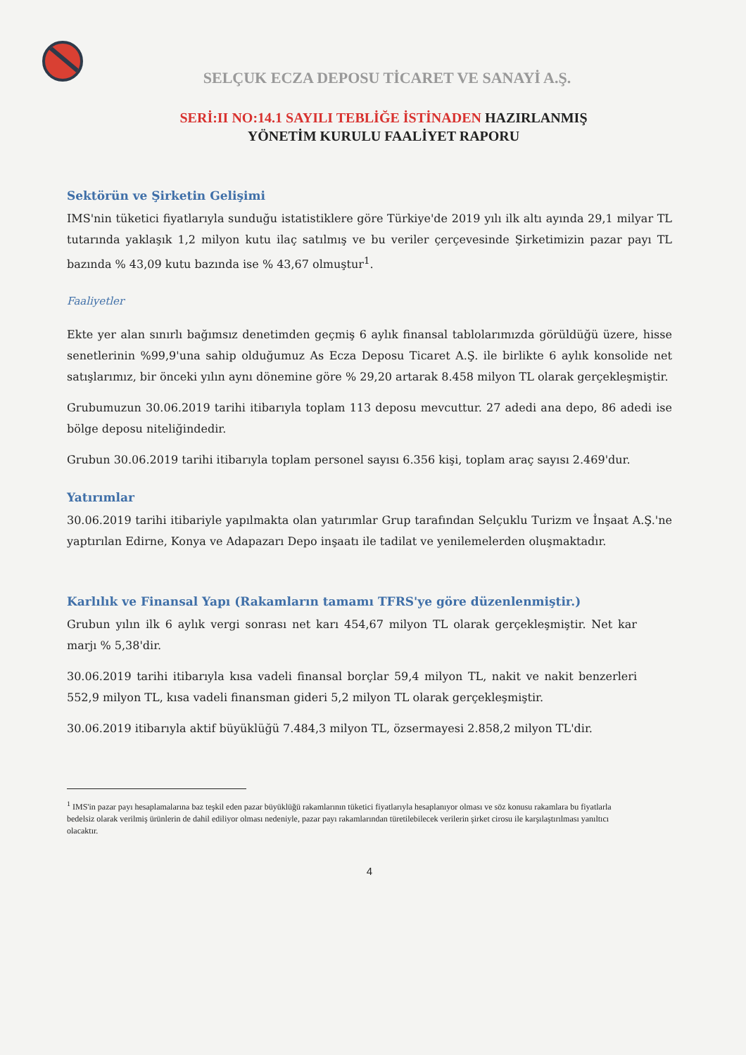SELÇUK ECZA DEPOSU TİCARET VE SANAYİ A.Ş.
SERİ:II NO:14.1 SAYILI TEBLİĞE İSTİNADEN HAZIRLANMIŞ
YÖNETİM KURULU FAALİYET RAPORU
Sektörün ve Şirketin Gelişimi
IMS'nin tüketici fiyatlarıyla sunduğu istatistiklere göre Türkiye'de 2019 yılı ilk altı ayında 29,1 milyar TL tutarında yaklaşık 1,2 milyon kutu ilaç satılmış ve bu veriler çerçevesinde Şirketimizin pazar payı TL bazında % 43,09 kutu bazında ise % 43,67 olmuştur<sup>1</sup>.
Faaliyetler
Ekte yer alan sınırlı bağımsız denetimden geçmiş 6 aylık finansal tablolarımızda görüldüğü üzere, hisse senetlerinin %99,9'una sahip olduğumuz As Ecza Deposu Ticaret A.Ş. ile birlikte 6 aylık konsolide net satışlarımız, bir önceki yılın aynı dönemine göre % 29,20 artarak 8.458 milyon TL olarak gerçekleşmiştir.
Grubumuzun 30.06.2019 tarihi itibarıyla toplam 113 deposu mevcuttur. 27 adedi ana depo, 86 adedi ise bölge deposu niteliğindedir.
Grubun 30.06.2019 tarihi itibarıyla toplam personel sayısı 6.356 kişi, toplam araç sayısı 2.469'dur.
Yatırımlar
30.06.2019 tarihi itibariyle yapılmakta olan yatırımlar Grup tarafından Selçuklu Turizm ve İnşaat A.Ş.'ne yaptırılan Edirne, Konya ve Adapazarı Depo inşaatı ile tadilat ve yenilemelerden oluşmaktadır.
Karlılık ve Finansal Yapı (Rakamların tamamı TFRS'ye göre düzenlenmiştir.)
Grubun yılın ilk 6 aylık vergi sonrası net karı 454,67 milyon TL olarak gerçekleşmiştir. Net kar marjı % 5,38'dir.
30.06.2019 tarihi itibarıyla kısa vadeli finansal borçlar 59,4 milyon TL, nakit ve nakit benzerleri 552,9 milyon TL, kısa vadeli finansman gideri 5,2 milyon TL olarak gerçekleşmiştir.
30.06.2019 itibarıyla aktif büyüklüğü 7.484,3 milyon TL, özsermayesi 2.858,2 milyon TL'dir.
<sup>1</sup> IMS'in pazar payı hesaplamalarına baz teşkil eden pazar büyüklüğü rakamlarının tüketici fiyatlarıyla hesaplanıyor olması ve söz konusu rakamlara bu fiyatlarla bedelsiz olarak verilmiş ürünlerin de dahil ediliyor olması nedeniyle, pazar payı rakamlarından türetilebilecek verilerin şirket cirosu ile karşılaştırılması yanıltıcı olacaktır.
4